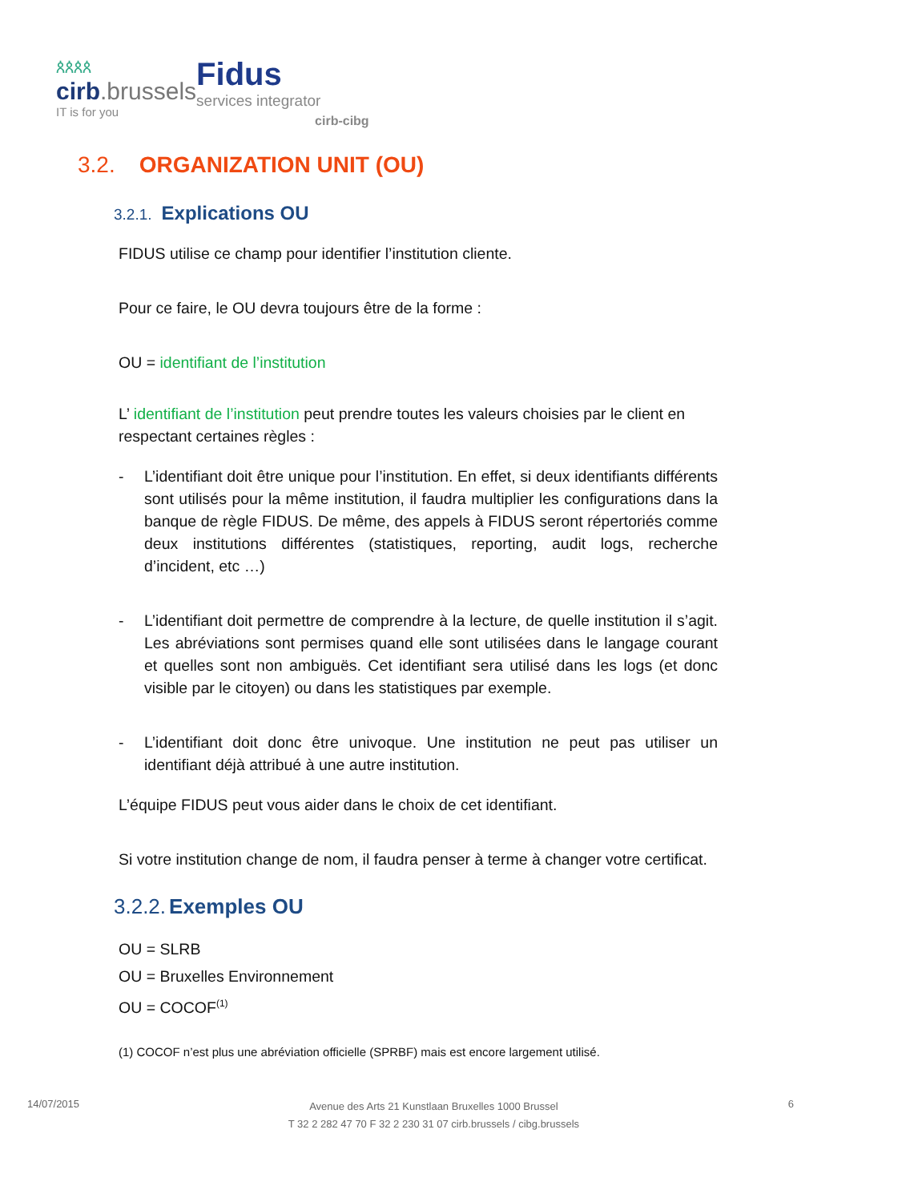ጰጰጰጰ
cirb.brussels
IT is for you
Fidus
services integrator
cirb-cibg
3.2. ORGANIZATION UNIT (OU)
3.2.1. Explications OU
FIDUS utilise ce champ pour identifier l’institution cliente.
Pour ce faire, le OU devra toujours être de la forme :
OU = identifiant de l’institution
L’ identifiant de l’institution peut prendre toutes les valeurs choisies par le client en respectant certaines règles :
- L’identifiant doit être unique pour l’institution. En effet, si deux identifiants différents sont utilisés pour la même institution, il faudra multiplier les configurations dans la banque de règle FIDUS. De même, des appels à FIDUS seront répertoriés comme deux institutions différentes (statistiques, reporting, audit logs, recherche d’incident, etc …)
- L’identifiant doit permettre de comprendre à la lecture, de quelle institution il s’agit. Les abréviations sont permises quand elle sont utilisées dans le langage courant et quelles sont non ambiguës. Cet identifiant sera utilisé dans les logs (et donc visible par le citoyen) ou dans les statistiques par exemple.
- L’identifiant doit donc être univoque. Une institution ne peut pas utiliser un identifiant déjà attribué à une autre institution.
L’équipe FIDUS peut vous aider dans le choix de cet identifiant.
Si votre institution change de nom, il faudra penser à terme à changer votre certificat.
3.2.2. Exemples OU
OU = SLRB
OU = Bruxelles Environnement
OU = COCOF<sup>(1)</sup>
(1) COCOF n’est plus une abréviation officielle (SPRBF) mais est encore largement utilisé.
14/07/2015
Avenue des Arts 21 Kunstlaan Bruxelles 1000 Brussel
T 32 2 282 47 70 F 32 2 230 31 07 cirb.brussels / cibg.brussels
6